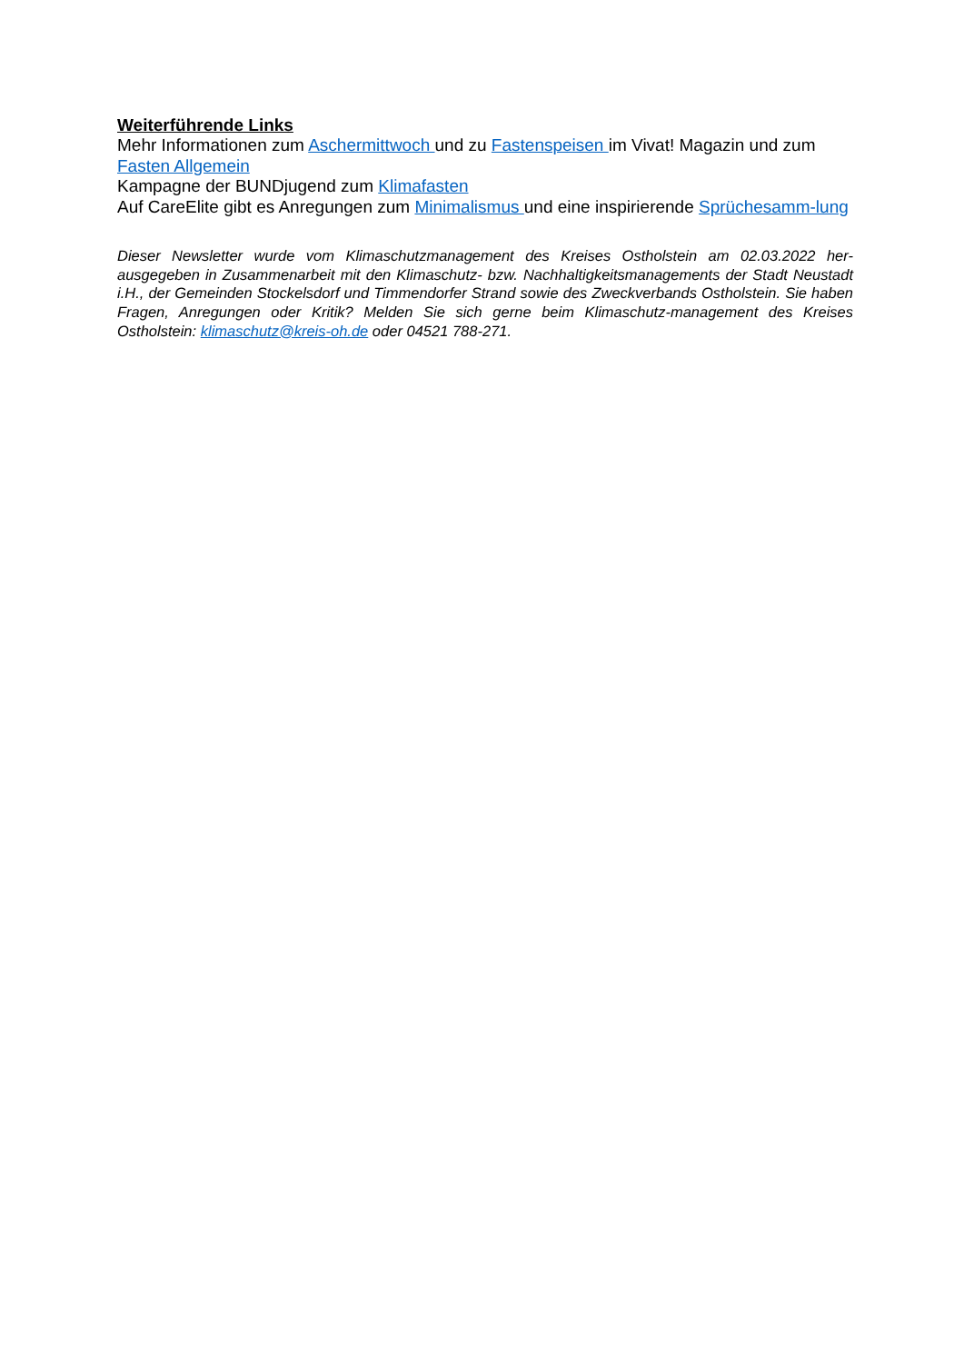Weiterführende Links
Mehr Informationen zum Aschermittwoch und zu Fastenspeisen im Vivat! Magazin und zum Fasten Allgemein
Kampagne der BUNDjugend zum Klimafasten
Auf CareElite gibt es Anregungen zum Minimalismus und eine inspirierende Sprüchesamm-lung
Dieser Newsletter wurde vom Klimaschutzmanagement des Kreises Ostholstein am 02.03.2022 her-ausgegeben in Zusammenarbeit mit den Klimaschutz- bzw. Nachhaltigkeitsmanagements der Stadt Neustadt i.H., der Gemeinden Stockelsdorf und Timmendorfer Strand sowie des Zweckverbands Ostholstein. Sie haben Fragen, Anregungen oder Kritik? Melden Sie sich gerne beim Klimaschutz-management des Kreises Ostholstein: klimaschutz@kreis-oh.de oder 04521 788-271.